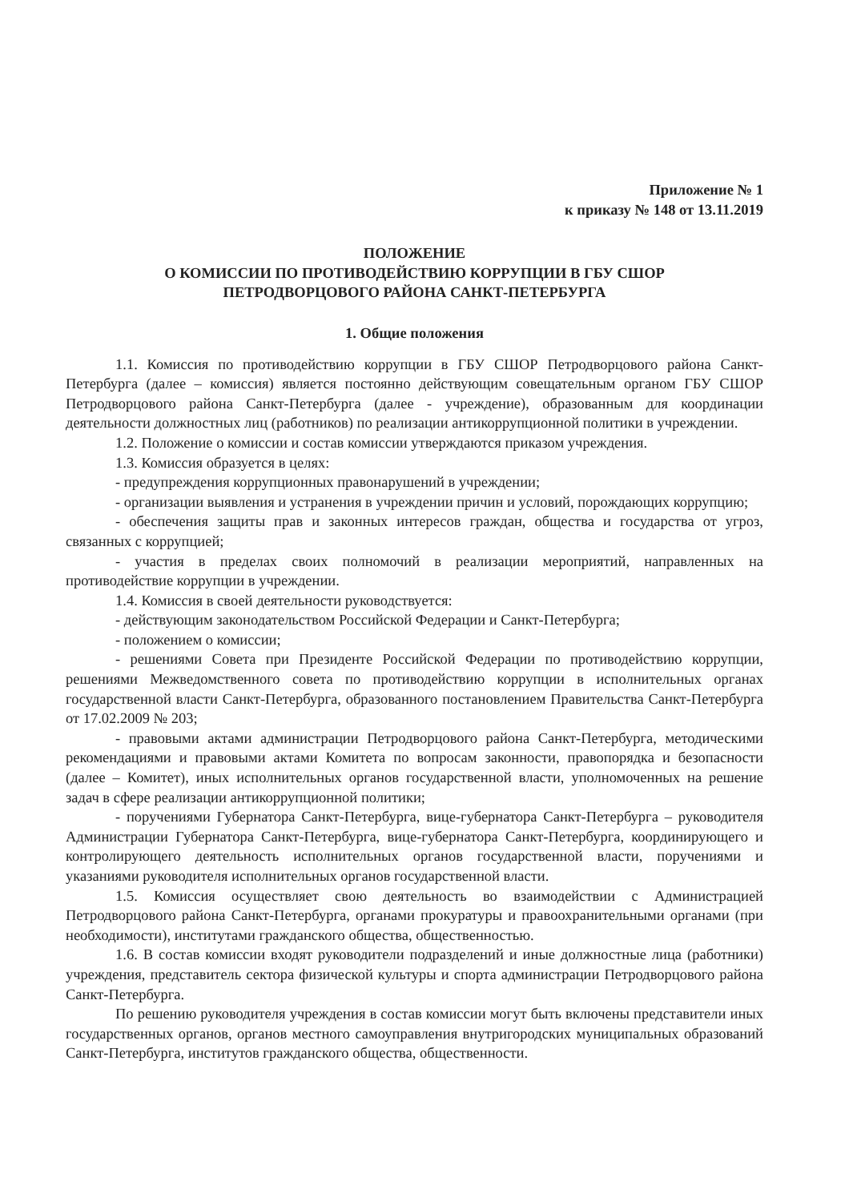Приложение № 1
к приказу № 148 от 13.11.2019
ПОЛОЖЕНИЕ
О КОМИССИИ ПО ПРОТИВОДЕЙСТВИЮ КОРРУПЦИИ В ГБУ СШОР
ПЕТРОДВОРЦОВОГО РАЙОНА САНКТ-ПЕТЕРБУРГА
1. Общие положения
1.1. Комиссия по противодействию коррупции в ГБУ СШОР Петродворцового района Санкт-Петербурга (далее – комиссия) является постоянно действующим совещательным органом ГБУ СШОР Петродворцового района Санкт-Петербурга (далее - учреждение), образованным для координации деятельности должностных лиц (работников) по реализации антикоррупционной политики в учреждении.
1.2. Положение о комиссии и состав комиссии утверждаются приказом учреждения.
1.3. Комиссия образуется в целях:
- предупреждения коррупционных правонарушений в учреждении;
- организации выявления и устранения в учреждении причин и условий, порождающих коррупцию;
- обеспечения защиты прав и законных интересов граждан, общества и государства от угроз, связанных с коррупцией;
- участия в пределах своих полномочий в реализации мероприятий, направленных на противодействие коррупции в учреждении.
1.4. Комиссия в своей деятельности руководствуется:
- действующим законодательством Российской Федерации и Санкт-Петербурга;
- положением о комиссии;
- решениями Совета при Президенте Российской Федерации по противодействию коррупции, решениями Межведомственного совета по противодействию коррупции в исполнительных органах государственной власти Санкт-Петербурга, образованного постановлением Правительства Санкт-Петербурга от 17.02.2009 № 203;
- правовыми актами администрации Петродворцового района Санкт-Петербурга, методическими рекомендациями и правовыми актами Комитета по вопросам законности, правопорядка и безопасности (далее – Комитет), иных исполнительных органов государственной власти, уполномоченных на решение задач в сфере реализации антикоррупционной политики;
- поручениями Губернатора Санкт-Петербурга, вице-губернатора Санкт-Петербурга – руководителя Администрации Губернатора Санкт-Петербурга, вице-губернатора Санкт-Петербурга, координирующего и контролирующего деятельность исполнительных органов государственной власти, поручениями и указаниями руководителя исполнительных органов государственной власти.
1.5. Комиссия осуществляет свою деятельность во взаимодействии с Администрацией Петродворцового района Санкт-Петербурга, органами прокуратуры и правоохранительными органами (при необходимости), институтами гражданского общества, общественностью.
1.6. В состав комиссии входят руководители подразделений и иные должностные лица (работники) учреждения, представитель сектора физической культуры и спорта администрации Петродворцового района Санкт-Петербурга.
По решению руководителя учреждения в состав комиссии могут быть включены представители иных государственных органов, органов местного самоуправления внутригородских муниципальных образований Санкт-Петербурга, институтов гражданского общества, общественности.